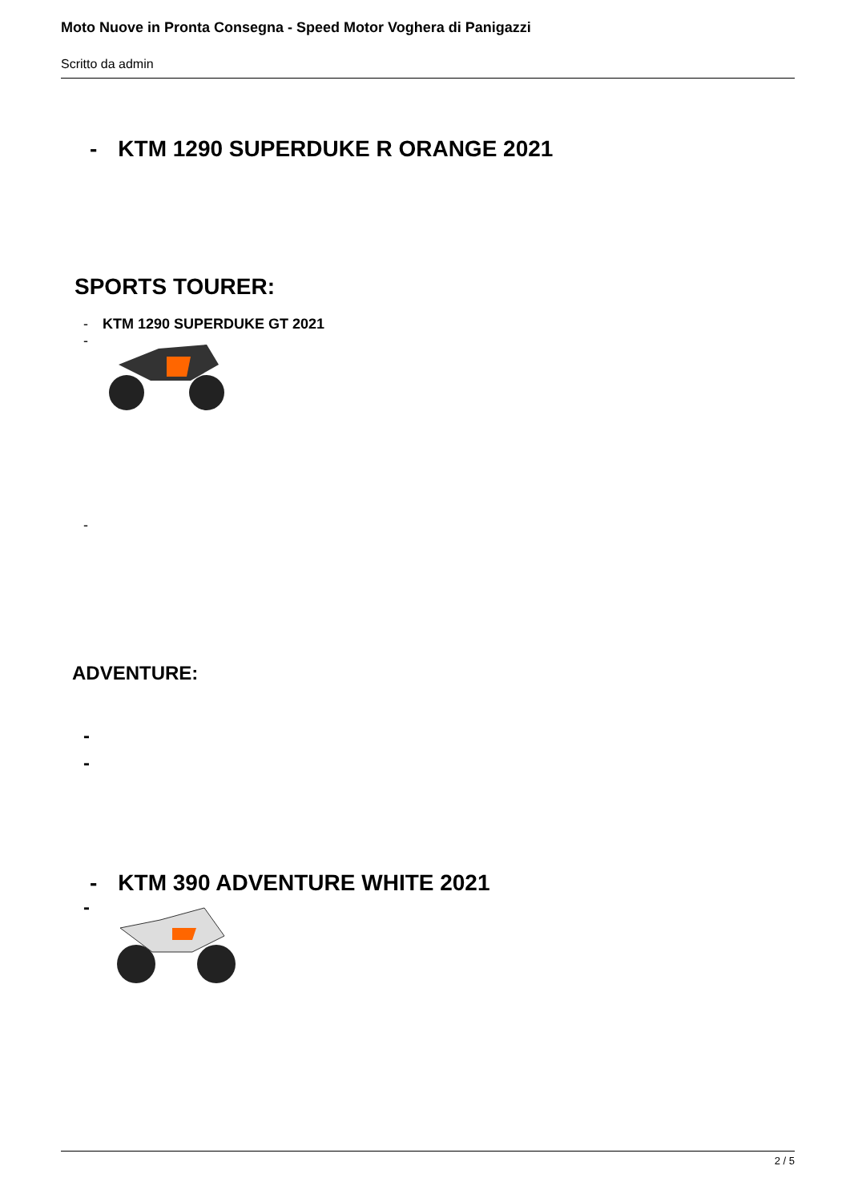Moto Nuove in Pronta Consegna - Speed Motor Voghera di Panigazzi
Scritto da admin
- KTM 1290 SUPERDUKE R ORANGE 2021
SPORTS TOURER:
- KTM 1290 SUPERDUKE GT 2021
-
-
ADVENTURE:
-
-
- KTM 390 ADVENTURE WHITE 2021
-
2 / 5